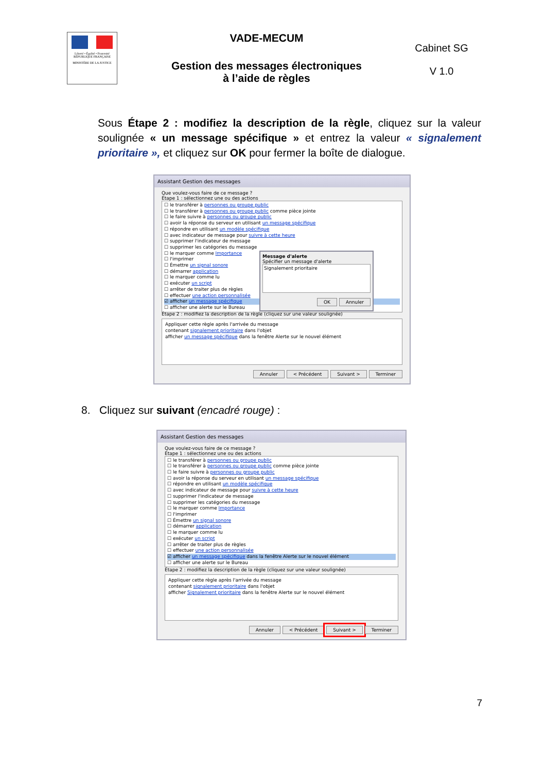Liberté • Égalité • Fraternité
RÉPUBLIQUE FRANÇAISE
MINISTÈRE DE LA JUSTICE
VADE-MECUM
Gestion des messages électroniques
à l’aide de règles
Cabinet SG
V 1.0
Sous Étape 2 : modifiez la description de la règle, cliquez sur la valeur soulignée « un message spécifique » et entrez la valeur « signalement prioritaire », et cliquez sur OK pour fermer la boîte de dialogue.
Assistant Gestion des messages
Que voulez-vous faire de ce message ?
Étape 1 : sélectionnez une ou des actions
☐ le transférer à personnes ou groupe public
☐ le transférer à personnes ou groupe public comme pièce jointe
☐ le faire suivre à personnes ou groupe public
☐ avoir la réponse du serveur en utilisant un message spécifique
☐ répondre en utilisant un modèle spécifique
☐ avec indicateur de message pour suivre à cette heure
☐ supprimer l'indicateur de message
☐ supprimer les catégories du message
☐ le marquer comme Importance
☐ l'imprimer
☐ Émettre un signal sonore
☐ démarrer application
☐ le marquer comme lu
☐ exécuter un script
☐ arrêter de traiter plus de règles
☐ effectuer une action personnalisée
☑ afficher un message spécifique
☐ afficher une alerte sur le Bureau
Message d'alerte
Spécifier un message d'alerte
Signalement prioritaire
OK Annuler
Étape 2 : modifiez la description de la règle (cliquez sur une valeur soulignée)
Appliquer cette règle après l'arrivée du message
contenant signalement prioritaire dans l'objet
afficher un message spécifique dans la fenêtre Alerte sur le nouvel élément
Annuler < Précédent Suivant > Terminer
8. Cliquez sur suivant (encadré rouge) :
Assistant Gestion des messages
Que voulez-vous faire de ce message ?
Étape 1 : sélectionnez une ou des actions
☐ le transférer à personnes ou groupe public
☐ le transférer à personnes ou groupe public comme pièce jointe
☐ le faire suivre à personnes ou groupe public
☐ avoir la réponse du serveur en utilisant un message spécifique
☐ répondre en utilisant un modèle spécifique
☐ avec indicateur de message pour suivre à cette heure
☐ supprimer l'indicateur de message
☐ supprimer les catégories du message
☐ le marquer comme Importance
☐ l'imprimer
☐ Émettre un signal sonore
☐ démarrer application
☐ le marquer comme lu
☐ exécuter un script
☐ arrêter de traiter plus de règles
☐ effectuer une action personnalisée
☑ afficher un message spécifique dans la fenêtre Alerte sur le nouvel élément
☐ afficher une alerte sur le Bureau
Étape 2 : modifiez la description de la règle (cliquez sur une valeur soulignée)
Appliquer cette règle après l'arrivée du message
contenant signalement prioritaire dans l'objet
afficher Signalement prioritaire dans la fenêtre Alerte sur le nouvel élément
Annuler < Précédent Suivant > Terminer
7